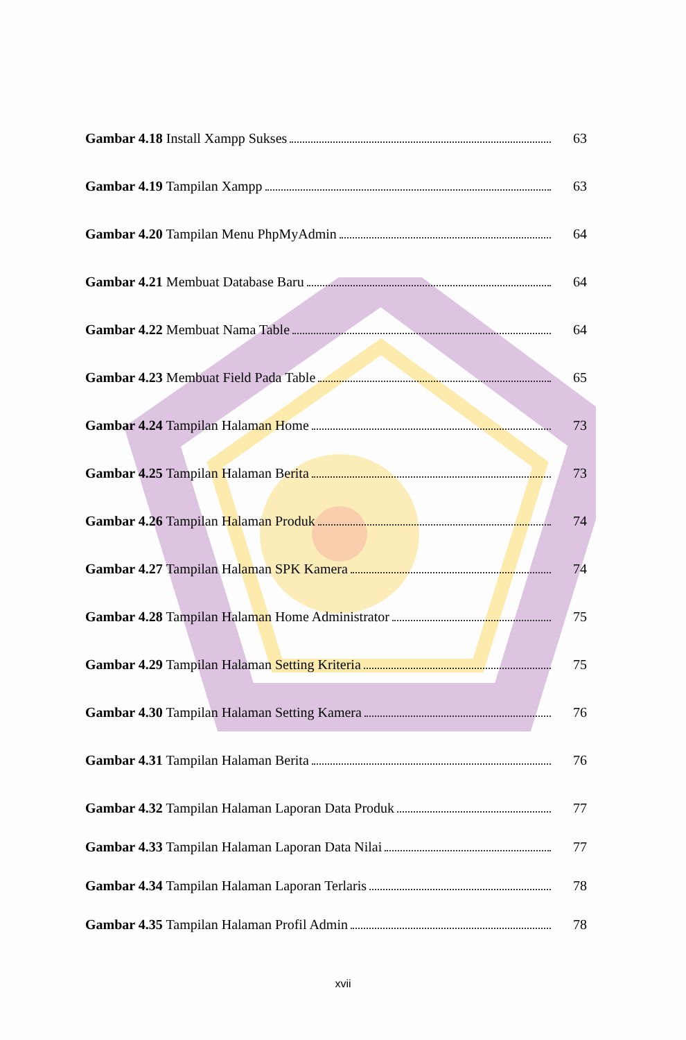Gambar 4.18 Install Xampp Sukses 63
Gambar 4.19 Tampilan Xampp 63
Gambar 4.20 Tampilan Menu PhpMyAdmin 64
Gambar 4.21 Membuat Database Baru 64
Gambar 4.22 Membuat Nama Table 64
Gambar 4.23 Membuat Field Pada Table 65
Gambar 4.24 Tampilan Halaman Home 73
Gambar 4.25 Tampilan Halaman Berita 73
Gambar 4.26 Tampilan Halaman Produk 74
Gambar 4.27 Tampilan Halaman SPK Kamera 74
Gambar 4.28 Tampilan Halaman Home Administrator 75
Gambar 4.29 Tampilan Halaman Setting Kriteria 75
Gambar 4.30 Tampilan Halaman Setting Kamera 76
Gambar 4.31 Tampilan Halaman Berita 76
Gambar 4.32 Tampilan Halaman Laporan Data Produk 77
Gambar 4.33 Tampilan Halaman Laporan Data Nilai 77
Gambar 4.34 Tampilan Halaman Laporan Terlaris 78
Gambar 4.35 Tampilan Halaman Profil Admin 78
xvii